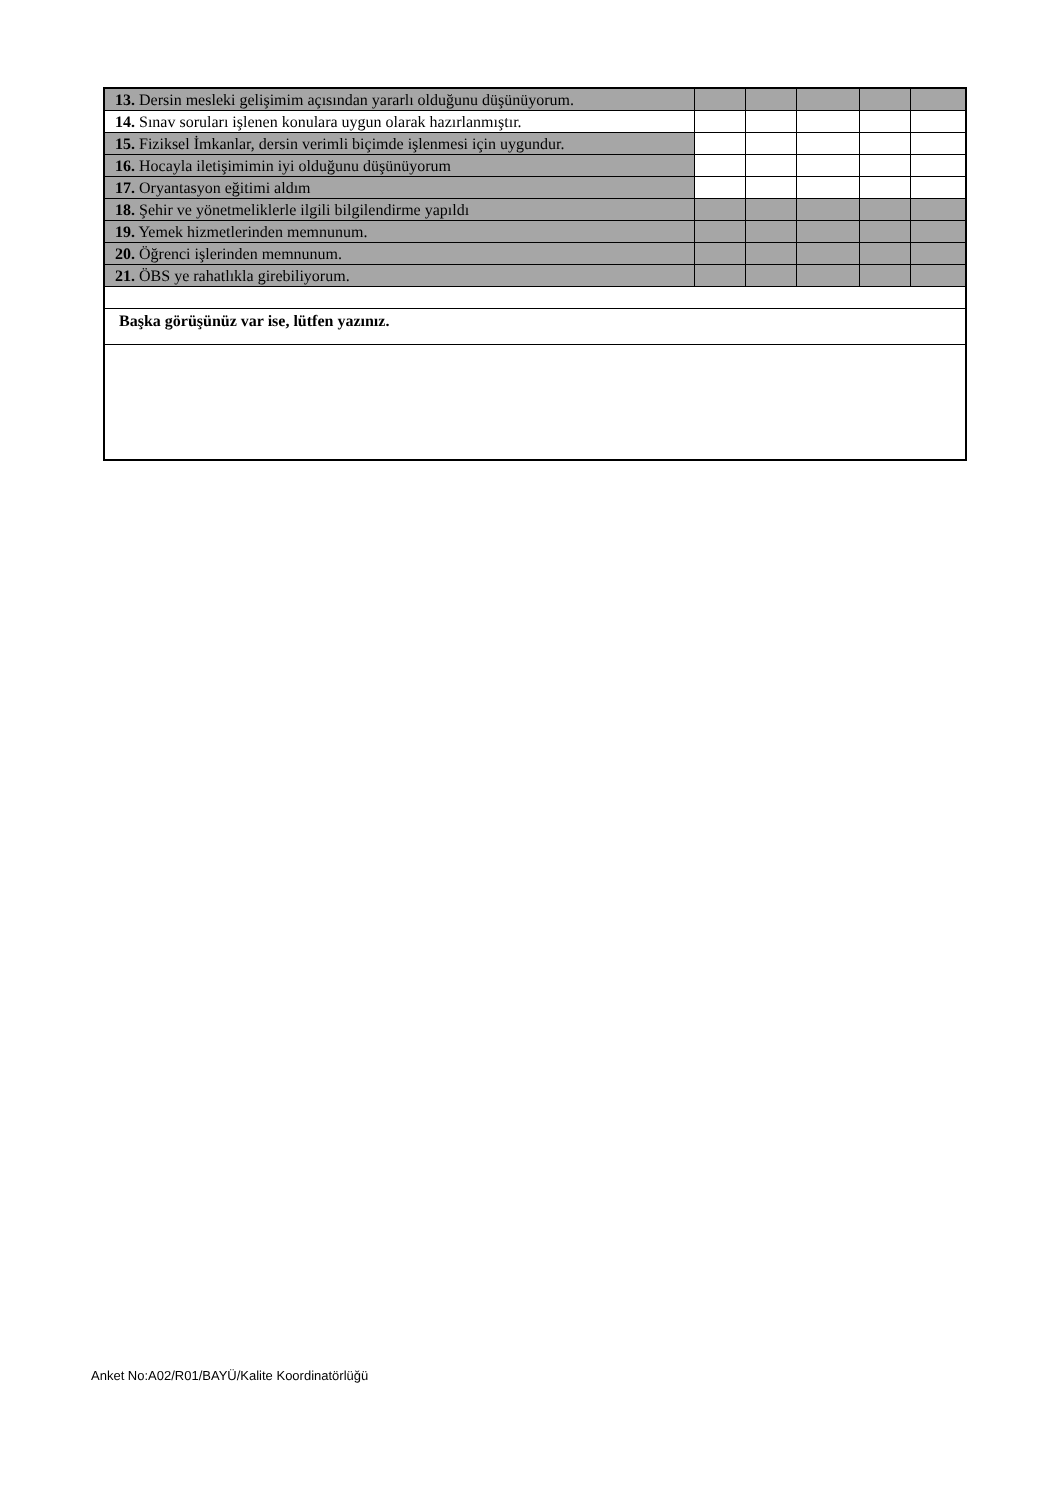| 13. Dersin mesleki gelişimim açısından yararlı olduğunu düşünüyorum. | | | | | |
| 14. Sınav soruları işlenen konulara uygun olarak hazırlanmıştır. | | | | | |
| 15. Fiziksel İmkanlar, dersin verimli biçimde işlenmesi için uygundur. | | | | | |
| 16. Hocayla iletişimimin iyi olduğunu düşünüyorum | | | | | |
| 17. Oryantasyon eğitimi aldım | | | | | |
| 18. Şehir ve yönetmeliklerle ilgili bilgilendirme yapıldı | | | | | |
| 19. Yemek hizmetlerinden memnunum. | | | | | |
| 20. Öğrenci işlerinden memnunum. | | | | | |
| 21. ÖBS ye rahatlıkla girebiliyorum. | | | | | |
| Başka görüşünüz var ise, lütfen yazınız. | | | | | |
Anket No:A02/R01/BAYÜ/Kalite Koordinatörlüğü